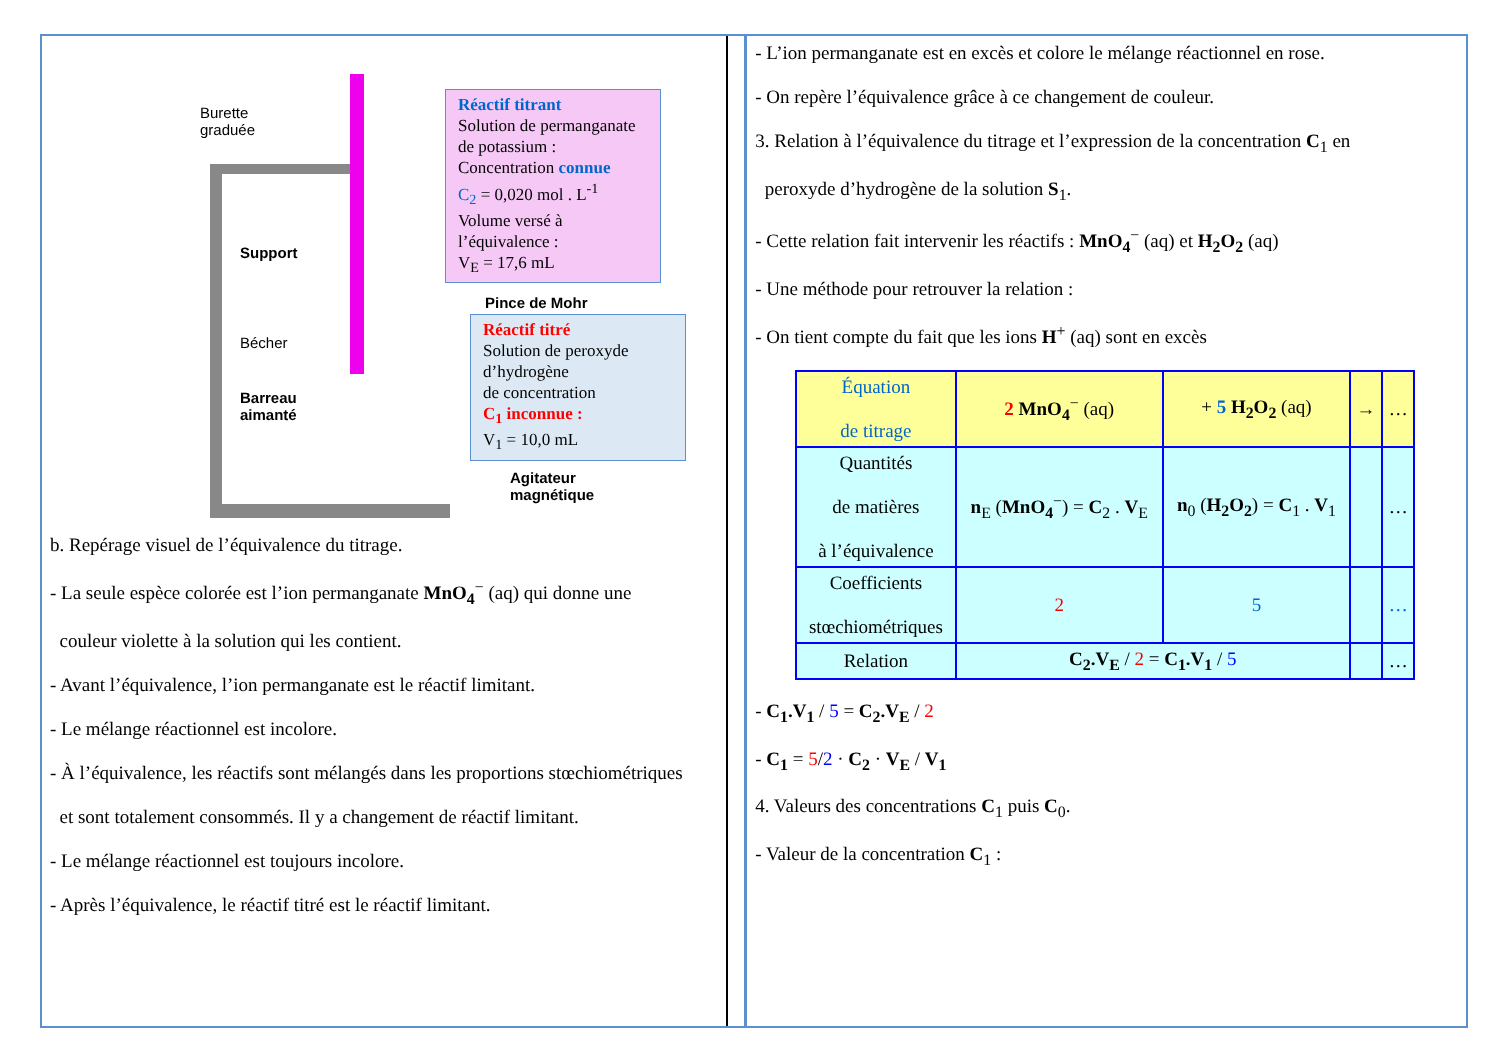Burette
graduée
Support
Bécher
Barreau
aimanté
Réactif titrant
Solution de permanganate de potassium :
Concentration connue
C<sub>2</sub> = 0,020 mol . L<sup>-1</sup>
Volume versé à l’équivalence :
V<sub>E</sub> = 17,6 mL
Pince de Mohr
Réactif titré
Solution de peroxyde d’hydrogène
de concentration
C<sub>1</sub> inconnue :
V<sub>1</sub> = 10,0 mL
Agitateur
magnétique
b. Repérage visuel de l’équivalence du titrage.
- La seule espèce colorée est l’ion permanganate MnO<sub>4</sub><sup>−</sup> (aq) qui donne une
couleur violette à la solution qui les contient.
- Avant l’équivalence, l’ion permanganate est le réactif limitant.
- Le mélange réactionnel est incolore.
- À l’équivalence, les réactifs sont mélangés dans les proportions stœchiométriques
et sont totalement consommés. Il y a changement de réactif limitant.
- Le mélange réactionnel est toujours incolore.
- Après l’équivalence, le réactif titré est le réactif limitant.
- L’ion permanganate est en excès et colore le mélange réactionnel en rose.
- On repère l’équivalence grâce à ce changement de couleur.
3. Relation à l’équivalence du titrage et l’expression de la concentration C<sub>1</sub> en
peroxyde d’hydrogène de la solution S<sub>1</sub>.
- Cette relation fait intervenir les réactifs : MnO<sub>4</sub><sup>−</sup> (aq) et H<sub>2</sub>O<sub>2</sub> (aq)
- Une méthode pour retrouver la relation :
- On tient compte du fait que les ions H<sup>+</sup> (aq) sont en excès
| Équation de titrage | 2 MnO<sub>4</sub><sup>−</sup> (aq) | + 5 H<sub>2</sub>O<sub>2</sub> (aq) | → | … |
| Quantités de matières à l’équivalence | n<sub>E</sub> ( MnO<sub>4</sub><sup>−</sup>) = C<sub>2</sub> . V<sub>E</sub> | n<sub>0</sub> ( H<sub>2</sub>O<sub>2</sub> ) = C<sub>1</sub> . V<sub>1</sub> | | … |
| Coefficients stœchiométriques | 2 | 5 | | … |
| Relation | C<sub>2</sub>.V<sub>E</sub> / 2 = C<sub>1</sub>.V<sub>1</sub> / 5 | | | … |
- C<sub>1</sub>.V<sub>1</sub> / 5 = C<sub>2</sub>.V<sub>E</sub> / 2
- C<sub>1</sub> = 5/2 · C<sub>2</sub> · V<sub>E</sub> / V<sub>1</sub>
4. Valeurs des concentrations C<sub>1</sub> puis C<sub>0</sub>.
- Valeur de la concentration C<sub>1</sub> :